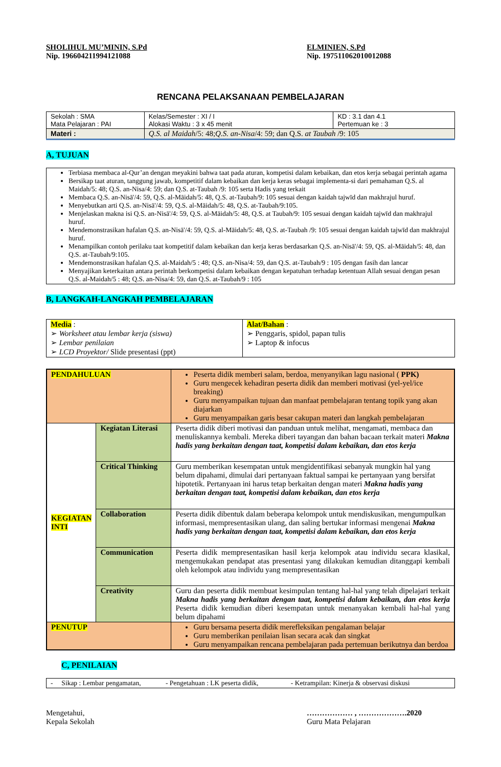SHOLIHUL MU’MININ, S.Pd
Nip. 196604211994121088
ELMINIEN, S.Pd
Nip. 197511062010012088
RENCANA PELAKSANAAN PEMBELAJARAN
| Sekolah : SMA Mata Pelajaran : PAI | Kelas/Semester : XI / I Alokasi Waktu : 3 x 45 menit | KD : 3.1 dan 4.1 Pertemuan ke : 3 |
| Materi : | Q.S. al Maidah /5: 48; Q.S. an-Nisa /4: 59; dan Q.S. at Taubah /9: 105 | |
A, TUJUAN
| Terbiasa membaca al-Qur’an dengan meyakini bahwa taat pada aturan, kompetisi dalam kebaikan, dan etos kerja sebagai perintah agama Bersikap taat aturan, tanggung jawab, kompetitif dalam kebaikan dan kerja keras sebagai implementa-si dari pemahaman Q.S. al Maidah/5: 48; Q.S. an-Nisa/4: 59; dan Q.S. at-Taubah /9: 105 serta Hadis yang terkait Membaca Q.S. an-Nisā'/4: 59, Q.S. al-Māidah/5: 48, Q.S. at-Taubah/9: 105 sesuai dengan kaidah tajwīd dan makhrajul huruf. Menyebutkan arti Q.S. an-Nisā'/4: 59, Q.S. al-Māidah/5: 48, Q.S. at-Taubah/9:105. Menjelaskan makna isi Q.S. an-Nisā'/4: 59, Q.S. al-Māidah/5: 48, Q.S. at Taubah/9: 105 sesuai dengan kaidah tajwīd dan makhrajul huruf. Mendemonstrasikan hafalan Q.S. an-Nisā'/4: 59, Q.S. al-Māidah/5: 48, Q.S. at-Taubah /9: 105 sesuai dengan kaidah tajwīd dan makhrajul huruf. Menampilkan contoh perilaku taat kompetitif dalam kebaikan dan kerja keras berdasarkan Q.S. an-Nisā'/4: 59, QS. al-Māidah/5: 48, dan Q.S. at-Taubah/9:105. Mendemonstrasikan hafalan Q.S. al-Maidah/5 : 48; Q.S. an-Nisa/4: 59, dan Q.S. at-Taubah/9 : 105 dengan fasih dan lancar Menyajikan keterkaitan antara perintah berkompetisi dalam kebaikan dengan kepatuhan terhadap ketentuan Allah sesuai dengan pesan Q.S. al-Maidah/5 : 48; Q.S. an-Nisa/4: 59, dan Q.S. at-Taubah/9 : 105 |
B, LANGKAH-LANGKAH PEMBELAJARAN
| Media : ➢ Worksheet atau lembar kerja (siswa) ➢ Lembar penilaian ➢ LCD Proyektor/ Slide presentasi (ppt) | Alat/Bahan : ➢ Penggaris, spidol, papan tulis ➢ Laptop & infocus |
| PENDAHULUAN | | Peserta didik memberi salam, berdoa, menyanyikan lagu nasional ( PPK) Guru mengecek kehadiran peserta didik dan memberi motivasi (yel-yel/ice breaking) Guru menyampaikan tujuan dan manfaat pembelajaran tentang topik yang akan diajarkan Guru menyampaikan garis besar cakupan materi dan langkah pembelajaran |
| KEGIATAN INTI | Kegiatan Literasi | Peserta didik diberi motivasi dan panduan untuk melihat, mengamati, membaca dan menuliskannya kembali. Mereka diberi tayangan dan bahan bacaan terkait materi Makna hadis yang berkaitan dengan taat, kompetisi dalam kebaikan, dan etos kerja |
| | Critical Thinking | Guru memberikan kesempatan untuk mengidentifikasi sebanyak mungkin hal yang belum dipahami, dimulai dari pertanyaan faktual sampai ke pertanyaan yang bersifat hipotetik. Pertanyaan ini harus tetap berkaitan dengan materi Makna hadis yang berkaitan dengan taat, kompetisi dalam kebaikan, dan etos kerja |
| | Collaboration | Peserta didik dibentuk dalam beberapa kelompok untuk mendiskusikan, mengumpulkan informasi, mempresentasikan ulang, dan saling bertukar informasi mengenai Makna hadis yang berkaitan dengan taat, kompetisi dalam kebaikan, dan etos kerja |
| | Communication | Peserta didik mempresentasikan hasil kerja kelompok atau individu secara klasikal, mengemukakan pendapat atas presentasi yang dilakukan kemudian ditanggapi kembali oleh kelompok atau individu yang mempresentasikan |
| | Creativity | Guru dan peserta didik membuat kesimpulan tentang hal-hal yang telah dipelajari terkait Makna hadis yang berkaitan dengan taat, kompetisi dalam kebaikan, dan etos kerja Peserta didik kemudian diberi kesempatan untuk menanyakan kembali hal-hal yang belum dipahami |
| PENUTUP | | Guru bersama peserta didik merefleksikan pengalaman belajar Guru memberikan penilaian lisan secara acak dan singkat Guru menyampaikan rencana pembelajaran pada pertemuan berikutnya dan berdoa |
C, PENILAIAN
| - Sikap : Lembar pengamatan, - Pengetahuan : LK peserta didik, - Ketrampilan: Kinerja & observasi diskusi |
Mengetahui,
Kepala Sekolah
……………… , ……………….2020
Guru Mata Pelajaran